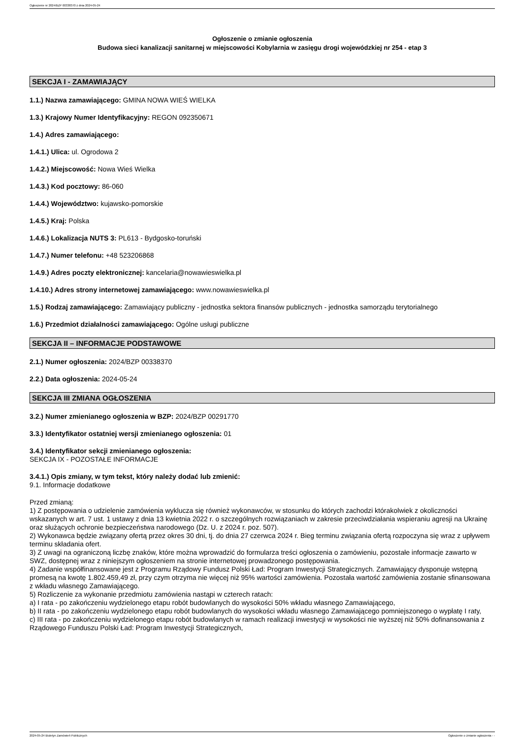Ogłoszenie nr 2024/BZP 00338370 z dnia 2024-05-24
Ogłoszenie o zmianie ogłoszenia
Budowa sieci kanalizacji sanitarnej w miejscowości Kobylarnia w zasięgu drogi wojewódzkiej nr 254 - etap 3
SEKCJA I - ZAMAWIAJĄCY
1.1.) Nazwa zamawiającego: GMINA NOWA WIEŚ WIELKA
1.3.) Krajowy Numer Identyfikacyjny: REGON 092350671
1.4.) Adres zamawiającego:
1.4.1.) Ulica: ul. Ogrodowa 2
1.4.2.) Miejscowość: Nowa Wieś Wielka
1.4.3.) Kod pocztowy: 86-060
1.4.4.) Województwo: kujawsko-pomorskie
1.4.5.) Kraj: Polska
1.4.6.) Lokalizacja NUTS 3: PL613 - Bydgosko-toruński
1.4.7.) Numer telefonu: +48 523206868
1.4.9.) Adres poczty elektronicznej: kancelaria@nowawieswielka.pl
1.4.10.) Adres strony internetowej zamawiającego: www.nowawieswielka.pl
1.5.) Rodzaj zamawiającego: Zamawiający publiczny - jednostka sektora finansów publicznych - jednostka samorządu terytorialnego
1.6.) Przedmiot działalności zamawiającego: Ogólne usługi publiczne
SEKCJA II – INFORMACJE PODSTAWOWE
2.1.) Numer ogłoszenia: 2024/BZP 00338370
2.2.) Data ogłoszenia: 2024-05-24
SEKCJA III ZMIANA OGŁOSZENIA
3.2.) Numer zmienianego ogłoszenia w BZP: 2024/BZP 00291770
3.3.) Identyfikator ostatniej wersji zmienianego ogłoszenia: 01
3.4.) Identyfikator sekcji zmienianego ogłoszenia:
SEKCJA IX - POZOSTAŁE INFORMACJE
3.4.1.) Opis zmiany, w tym tekst, który należy dodać lub zmienić:
9.1. Informacje dodatkowe
Przed zmianą:
1) Z postępowania o udzielenie zamówienia wyklucza się również wykonawców, w stosunku do których zachodzi którakolwiek z okoliczności wskazanych w art. 7 ust. 1 ustawy z dnia 13 kwietnia 2022 r. o szczególnych rozwiązaniach w zakresie przeciwdziałania wspieraniu agresji na Ukrainę oraz służących ochronie bezpieczeństwa narodowego (Dz. U. z 2024 r. poz. 507).
2) Wykonawca będzie związany ofertą przez okres 30 dni, tj. do dnia 27 czerwca 2024 r. Bieg terminu związania ofertą rozpoczyna się wraz z upływem terminu składania ofert.
3) Z uwagi na ograniczoną liczbę znaków, które można wprowadzić do formularza treści ogłoszenia o zamówieniu, pozostałe informacje zawarto w SWZ, dostępnej wraz z niniejszym ogłoszeniem na stronie internetowej prowadzonego postępowania.
4) Zadanie współfinansowane jest z Programu Rządowy Fundusz Polski Ład: Program Inwestycji Strategicznych. Zamawiający dysponuje wstępną promesą na kwotę 1.802.459,49 zł, przy czym otrzyma nie więcej niż 95% wartości zamówienia. Pozostała wartość zamówienia zostanie sfinansowana z wkładu własnego Zamawiającego.
5) Rozliczenie za wykonanie przedmiotu zamówienia nastąpi w czterech ratach:
a) I rata - po zakończeniu wydzielonego etapu robót budowlanych do wysokości 50% wkładu własnego Zamawiającego,
b) II rata - po zakończeniu wydzielonego etapu robót budowlanych do wysokości wkładu własnego Zamawiającego pomniejszonego o wypłatę I raty,
c) III rata - po zakończeniu wydzielonego etapu robót budowlanych w ramach realizacji inwestycji w wysokości nie wyższej niż 50% dofinansowania z Rządowego Funduszu Polski Ład: Program Inwestycji Strategicznych,
2024-05-24 Biuletyn Zamówień Publicznych Ogłoszenie o zmianie ogłoszenia - -